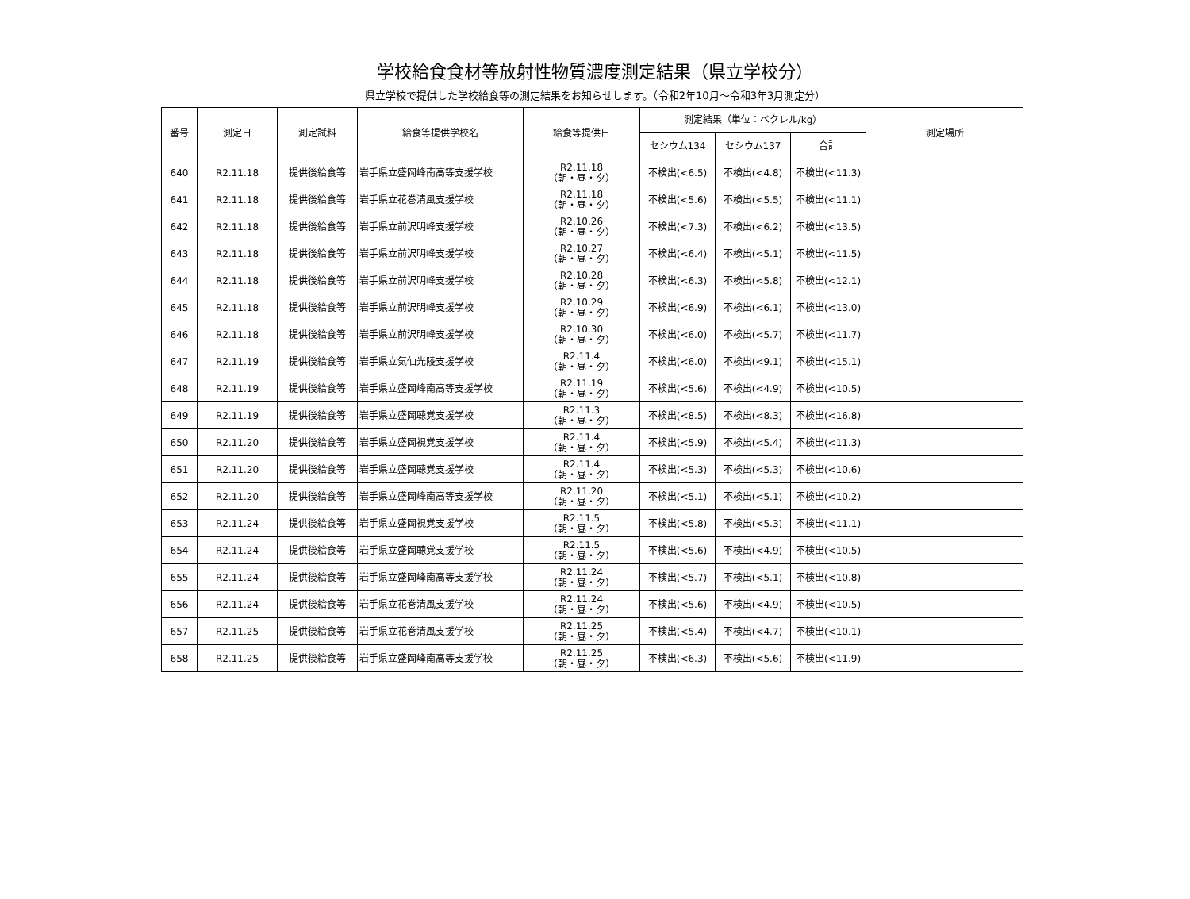学校給食食材等放射性物質濃度測定結果（県立学校分）
県立学校で提供した学校給食等の測定結果をお知らせします。（令和2年10月～令和3年3月測定分）
| 番号 | 測定日 | 測定試料 | 給食等提供学校名 | 給食等提供日 | 測定結果（単位：ベクレル/kg） | | | 測定場所 |
| --- | --- | --- | --- | --- | --- | --- | --- | --- |
| | | | | | セシウム134 | セシウム137 | 合計 | |
| 640 | R2.11.18 | 提供後給食等 | 岩手県立盛岡峰南高等支援学校 | R2.11.18 （朝・昼・夕） | 不検出(<6.5) | 不検出(<4.8) | 不検出(<11.3) | |
| 641 | R2.11.18 | 提供後給食等 | 岩手県立花巻清風支援学校 | R2.11.18 （朝・昼・夕） | 不検出(<5.6) | 不検出(<5.5) | 不検出(<11.1) | |
| 642 | R2.11.18 | 提供後給食等 | 岩手県立前沢明峰支援学校 | R2.10.26 （朝・昼・夕） | 不検出(<7.3) | 不検出(<6.2) | 不検出(<13.5) | |
| 643 | R2.11.18 | 提供後給食等 | 岩手県立前沢明峰支援学校 | R2.10.27 （朝・昼・夕） | 不検出(<6.4) | 不検出(<5.1) | 不検出(<11.5) | |
| 644 | R2.11.18 | 提供後給食等 | 岩手県立前沢明峰支援学校 | R2.10.28 （朝・昼・夕） | 不検出(<6.3) | 不検出(<5.8) | 不検出(<12.1) | |
| 645 | R2.11.18 | 提供後給食等 | 岩手県立前沢明峰支援学校 | R2.10.29 （朝・昼・夕） | 不検出(<6.9) | 不検出(<6.1) | 不検出(<13.0) | |
| 646 | R2.11.18 | 提供後給食等 | 岩手県立前沢明峰支援学校 | R2.10.30 （朝・昼・夕） | 不検出(<6.0) | 不検出(<5.7) | 不検出(<11.7) | |
| 647 | R2.11.19 | 提供後給食等 | 岩手県立気仙光陵支援学校 | R2.11.4 （朝・昼・夕） | 不検出(<6.0) | 不検出(<9.1) | 不検出(<15.1) | |
| 648 | R2.11.19 | 提供後給食等 | 岩手県立盛岡峰南高等支援学校 | R2.11.19 （朝・昼・夕） | 不検出(<5.6) | 不検出(<4.9) | 不検出(<10.5) | |
| 649 | R2.11.19 | 提供後給食等 | 岩手県立盛岡聴覚支援学校 | R2.11.3 （朝・昼・夕） | 不検出(<8.5) | 不検出(<8.3) | 不検出(<16.8) | |
| 650 | R2.11.20 | 提供後給食等 | 岩手県立盛岡視覚支援学校 | R2.11.4 （朝・昼・夕） | 不検出(<5.9) | 不検出(<5.4) | 不検出(<11.3) | |
| 651 | R2.11.20 | 提供後給食等 | 岩手県立盛岡聴覚支援学校 | R2.11.4 （朝・昼・夕） | 不検出(<5.3) | 不検出(<5.3) | 不検出(<10.6) | |
| 652 | R2.11.20 | 提供後給食等 | 岩手県立盛岡峰南高等支援学校 | R2.11.20 （朝・昼・夕） | 不検出(<5.1) | 不検出(<5.1) | 不検出(<10.2) | |
| 653 | R2.11.24 | 提供後給食等 | 岩手県立盛岡視覚支援学校 | R2.11.5 （朝・昼・夕） | 不検出(<5.8) | 不検出(<5.3) | 不検出(<11.1) | |
| 654 | R2.11.24 | 提供後給食等 | 岩手県立盛岡聴覚支援学校 | R2.11.5 （朝・昼・夕） | 不検出(<5.6) | 不検出(<4.9) | 不検出(<10.5) | |
| 655 | R2.11.24 | 提供後給食等 | 岩手県立盛岡峰南高等支援学校 | R2.11.24 （朝・昼・夕） | 不検出(<5.7) | 不検出(<5.1) | 不検出(<10.8) | |
| 656 | R2.11.24 | 提供後給食等 | 岩手県立花巻清風支援学校 | R2.11.24 （朝・昼・夕） | 不検出(<5.6) | 不検出(<4.9) | 不検出(<10.5) | |
| 657 | R2.11.25 | 提供後給食等 | 岩手県立花巻清風支援学校 | R2.11.25 （朝・昼・夕） | 不検出(<5.4) | 不検出(<4.7) | 不検出(<10.1) | |
| 658 | R2.11.25 | 提供後給食等 | 岩手県立盛岡峰南高等支援学校 | R2.11.25 （朝・昼・夕） | 不検出(<6.3) | 不検出(<5.6) | 不検出(<11.9) | |